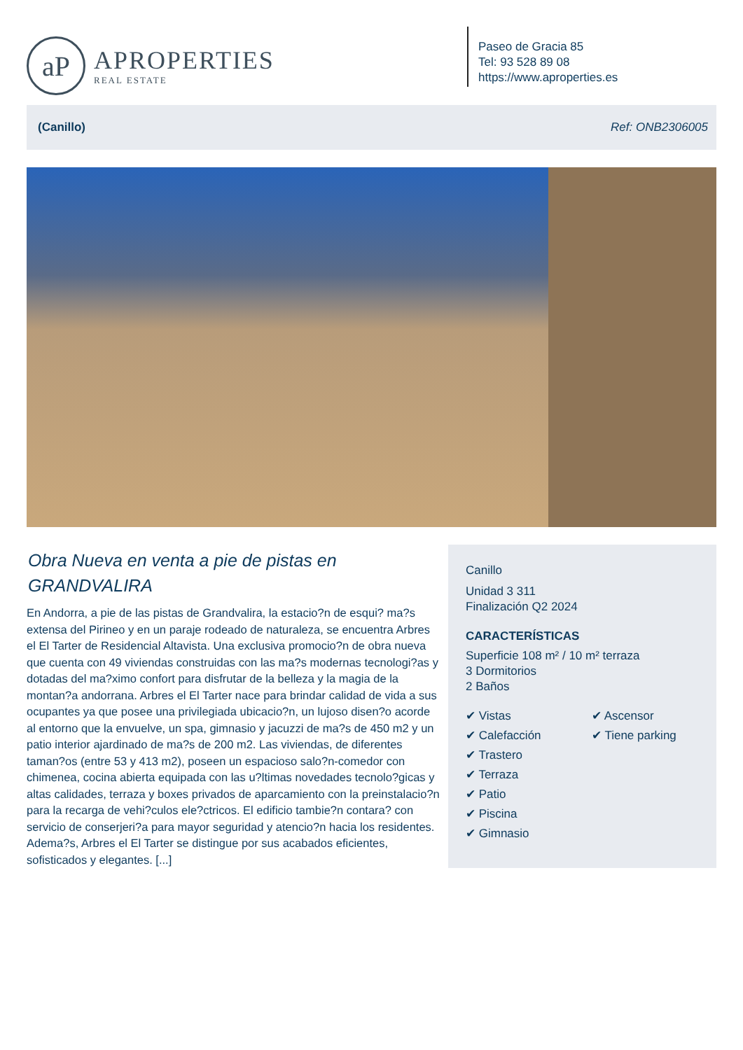aP
APROPERTIES
REAL ESTATE
Paseo de Gracia 85
Tel: 93 528 89 08
https://www.aproperties.es
(Canillo) Ref: ONB2306005
Obra Nueva en venta a pie de pistas en GRANDVALIRA
En Andorra, a pie de las pistas de Grandvalira, la estacio?n de esqui? ma?s extensa del Pirineo y en un paraje rodeado de naturaleza, se encuentra Arbres el El Tarter de Residencial Altavista. Una exclusiva promocio?n de obra nueva que cuenta con 49 viviendas construidas con las ma?s modernas tecnologi?as y dotadas del ma?ximo confort para disfrutar de la belleza y la magia de la montan?a andorrana. Arbres el El Tarter nace para brindar calidad de vida a sus ocupantes ya que posee una privilegiada ubicacio?n, un lujoso disen?o acorde al entorno que la envuelve, un spa, gimnasio y jacuzzi de ma?s de 450 m2 y un patio interior ajardinado de ma?s de 200 m2. Las viviendas, de diferentes taman?os (entre 53 y 413 m2), poseen un espacioso salo?n-comedor con chimenea, cocina abierta equipada con las u?ltimas novedades tecnolo?gicas y altas calidades, terraza y boxes privados de aparcamiento con la preinstalacio?n para la recarga de vehi?culos ele?ctricos. El edificio tambie?n contara? con servicio de conserjeri?a para mayor seguridad y atencio?n hacia los residentes. Adema?s, Arbres el El Tarter se distingue por sus acabados eficientes, sofisticados y elegantes. [...]
Canillo
Unidad 3 311
Finalización Q2 2024
CARACTERÍSTICAS
Superficie 108 m² / 10 m² terraza
3 Dormitorios
2 Baños
✔ Vistas ✔ Calefacción ✔ Trastero ✔ Terraza ✔ Patio ✔ Piscina ✔ Gimnasio ✔ Ascensor ✔ Tiene parking